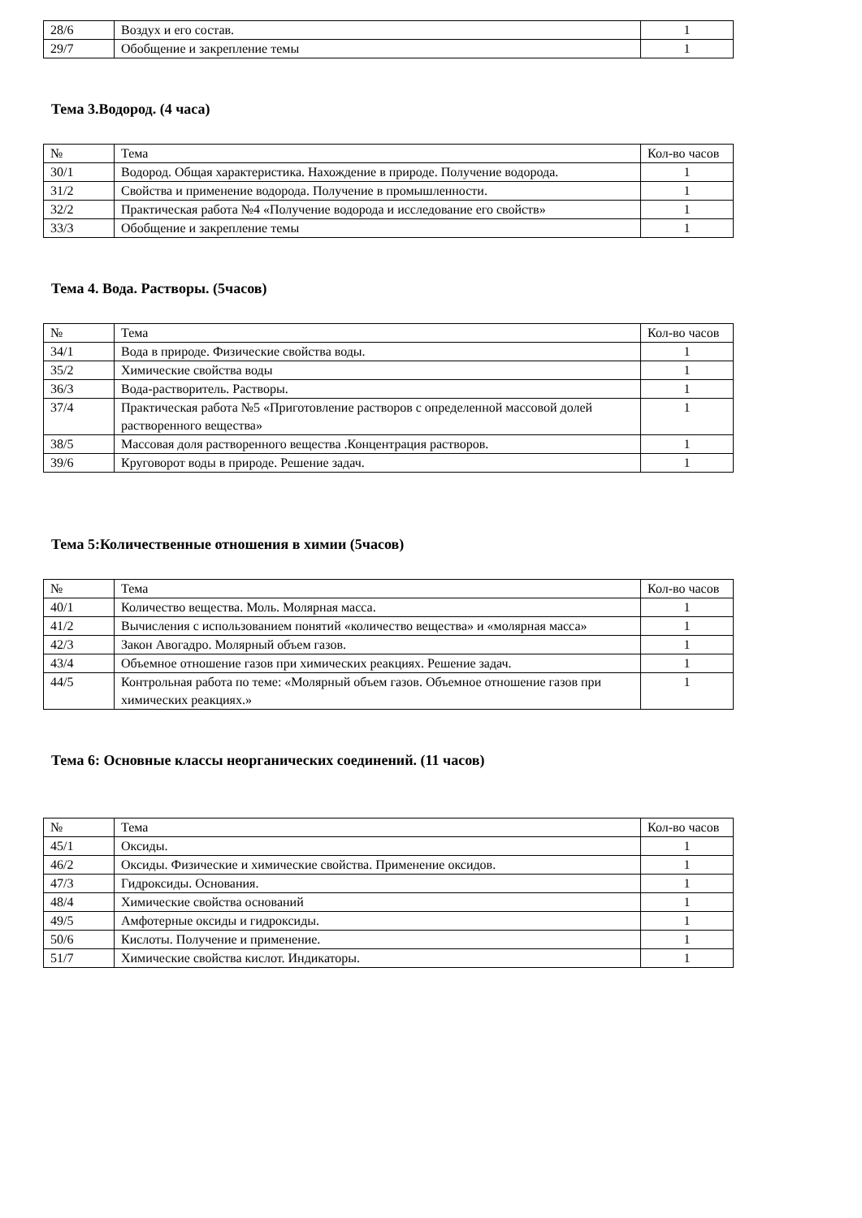| 28/6 | Воздух и его состав. | 1 |
| 29/7 | Обобщение и закрепление темы | 1 |
Тема 3.Водород. (4 часа)
| № | Тема | Кол-во часов |
| 30/1 | Водород. Общая характеристика. Нахождение в природе. Получение водорода. | 1 |
| 31/2 | Свойства и применение водорода. Получение в промышленности. | 1 |
| 32/2 | Практическая работа №4 «Получение водорода и исследование его свойств» | 1 |
| 33/3 | Обобщение и закрепление темы | 1 |
Тема 4. Вода. Растворы. (5часов)
| № | Тема | Кол-во часов |
| 34/1 | Вода в природе. Физические свойства воды. | 1 |
| 35/2 | Химические свойства воды | 1 |
| 36/3 | Вода-растворитель. Растворы. | 1 |
| 37/4 | Практическая работа №5 «Приготовление растворов с определенной массовой долей растворенного вещества» | 1 |
| 38/5 | Массовая доля растворенного вещества .Концентрация растворов. | 1 |
| 39/6 | Круговорот воды в природе. Решение задач. | 1 |
Тема 5:Количественные отношения в химии (5часов)
| № | Тема | Кол-во часов |
| 40/1 | Количество вещества. Моль. Молярная масса. | 1 |
| 41/2 | Вычисления с использованием понятий «количество вещества» и «молярная масса» | 1 |
| 42/3 | Закон Авогадро. Молярный объем газов. | 1 |
| 43/4 | Объемное отношение газов при химических реакциях. Решение задач. | 1 |
| 44/5 | Контрольная работа по теме: «Молярный объем газов. Объемное отношение газов при химических реакциях.» | 1 |
Тема 6: Основные классы неорганических соединений. (11 часов)
| № | Тема | Кол-во часов |
| 45/1 | Оксиды. | 1 |
| 46/2 | Оксиды. Физические и химические свойства. Применение оксидов. | 1 |
| 47/3 | Гидроксиды. Основания. | 1 |
| 48/4 | Химические свойства оснований | 1 |
| 49/5 | Амфотерные оксиды и гидроксиды. | 1 |
| 50/6 | Кислоты. Получение и применение. | 1 |
| 51/7 | Химические свойства кислот. Индикаторы. | 1 |